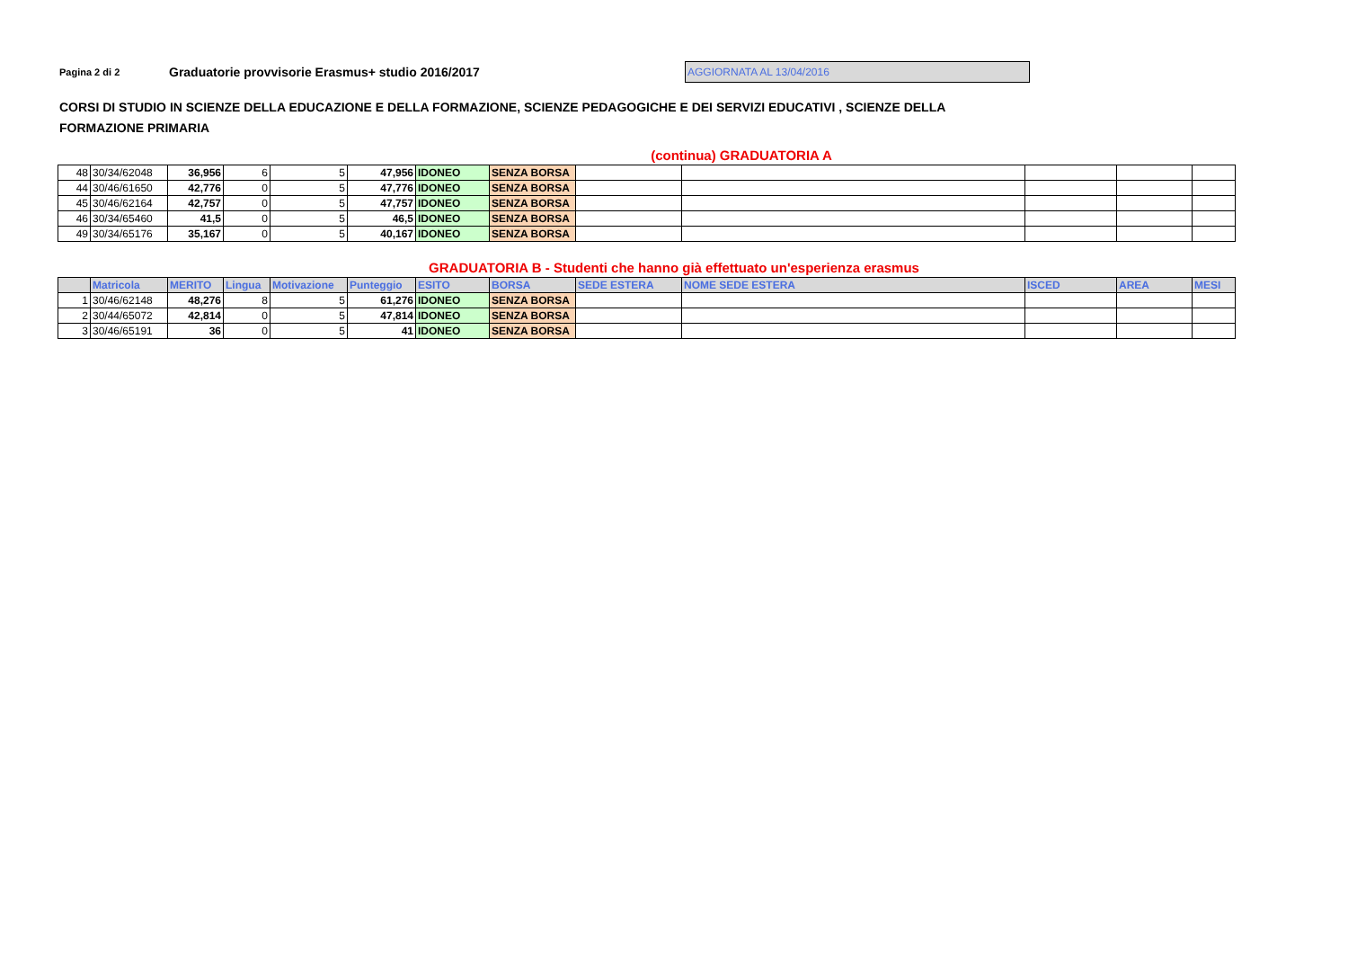Pagina 2 di 2
Graduatorie provvisorie Erasmus+ studio 2016/2017
AGGIORNATA AL 13/04/2016
CORSI DI STUDIO IN SCIENZE DELLA EDUCAZIONE E DELLA FORMAZIONE, SCIENZE PEDAGOGICHE E DEI SERVIZI EDUCATIVI , SCIENZE DELLA FORMAZIONE PRIMARIA
(continua) GRADUATORIA A
| 48 | 30/34/62048 | 36,956 | 6 | 5 | 47,956 | IDONEO | SENZA BORSA | | | | | |
| 44 | 30/46/61650 | 42,776 | 0 | 5 | 47,776 | IDONEO | SENZA BORSA | | | | | |
| 45 | 30/46/62164 | 42,757 | 0 | 5 | 47,757 | IDONEO | SENZA BORSA | | | | | |
| 46 | 30/34/65460 | 41,5 | 0 | 5 | 46,5 | IDONEO | SENZA BORSA | | | | | |
| 49 | 30/34/65176 | 35,167 | 0 | 5 | 40,167 | IDONEO | SENZA BORSA | | | | | |
GRADUATORIA B - Studenti che hanno già effettuato un'esperienza erasmus
| | Matricola | MERITO | Lingua | Motivazione | Punteggio | ESITO | BORSA | SEDE ESTERA | NOME SEDE ESTERA | ISCED | AREA | MESI |
| --- | --- | --- | --- | --- | --- | --- | --- | --- | --- | --- | --- | --- |
| 1 | 30/46/62148 | 48,276 | 8 | 5 | 61,276 | IDONEO | SENZA BORSA | | | | | |
| 2 | 30/44/65072 | 42,814 | 0 | 5 | 47,814 | IDONEO | SENZA BORSA | | | | | |
| 3 | 30/46/65191 | 36 | 0 | 5 | 41 | IDONEO | SENZA BORSA | | | | | |